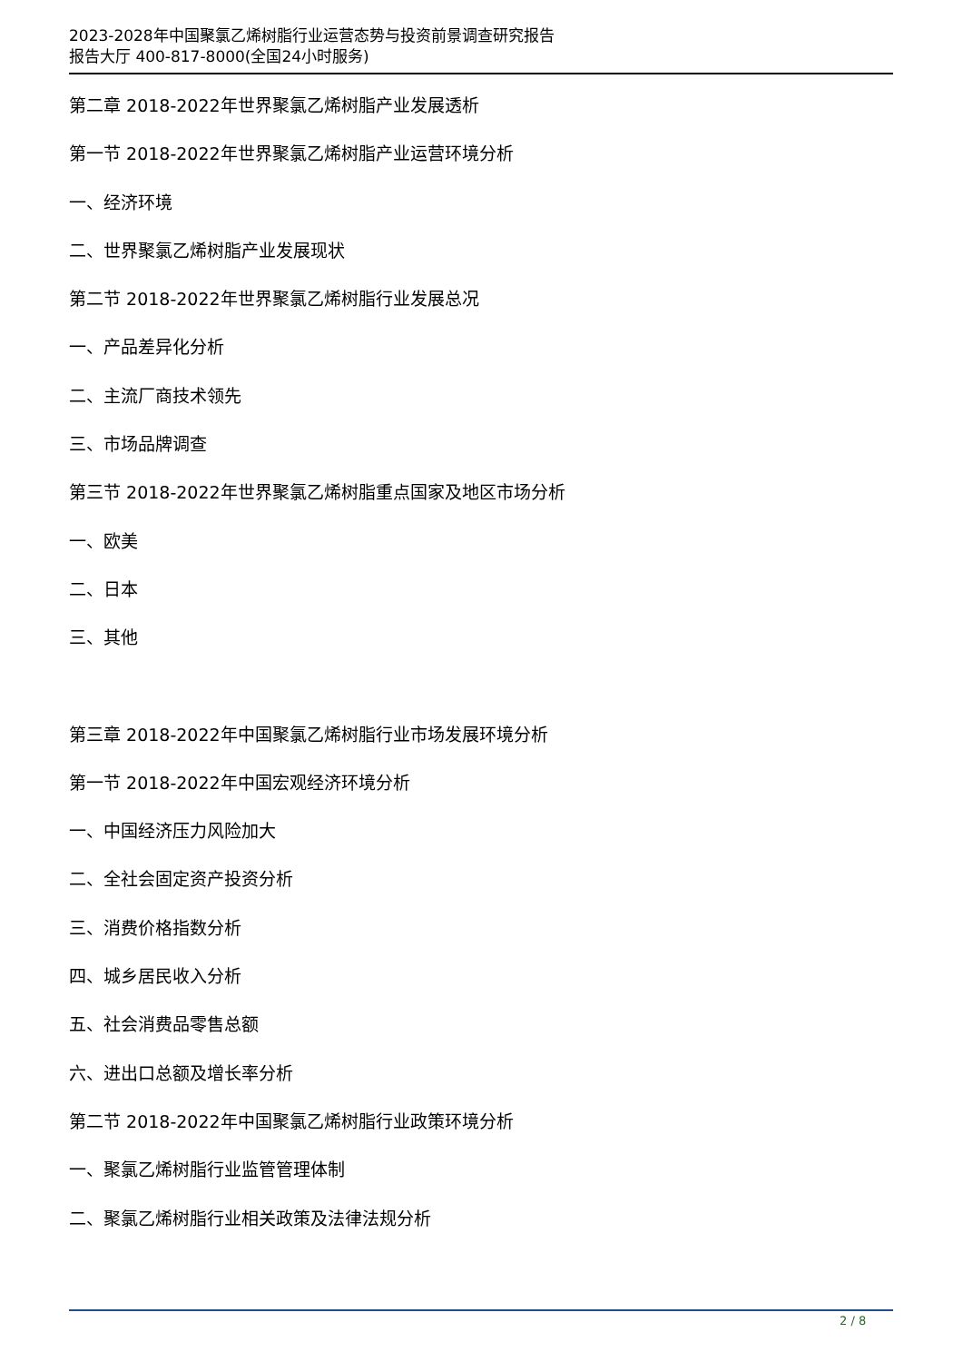2023-2028年中国聚氯乙烯树脂行业运营态势与投资前景调查研究报告
报告大厅 400-817-8000(全国24小时服务)
第二章 2018-2022年世界聚氯乙烯树脂产业发展透析
第一节 2018-2022年世界聚氯乙烯树脂产业运营环境分析
一、经济环境
二、世界聚氯乙烯树脂产业发展现状
第二节 2018-2022年世界聚氯乙烯树脂行业发展总况
一、产品差异化分析
二、主流厂商技术领先
三、市场品牌调查
第三节 2018-2022年世界聚氯乙烯树脂重点国家及地区市场分析
一、欧美
二、日本
三、其他
第三章 2018-2022年中国聚氯乙烯树脂行业市场发展环境分析
第一节 2018-2022年中国宏观经济环境分析
一、中国经济压力风险加大
二、全社会固定资产投资分析
三、消费价格指数分析
四、城乡居民收入分析
五、社会消费品零售总额
六、进出口总额及增长率分析
第二节 2018-2022年中国聚氯乙烯树脂行业政策环境分析
一、聚氯乙烯树脂行业监管管理体制
二、聚氯乙烯树脂行业相关政策及法律法规分析
2 / 8